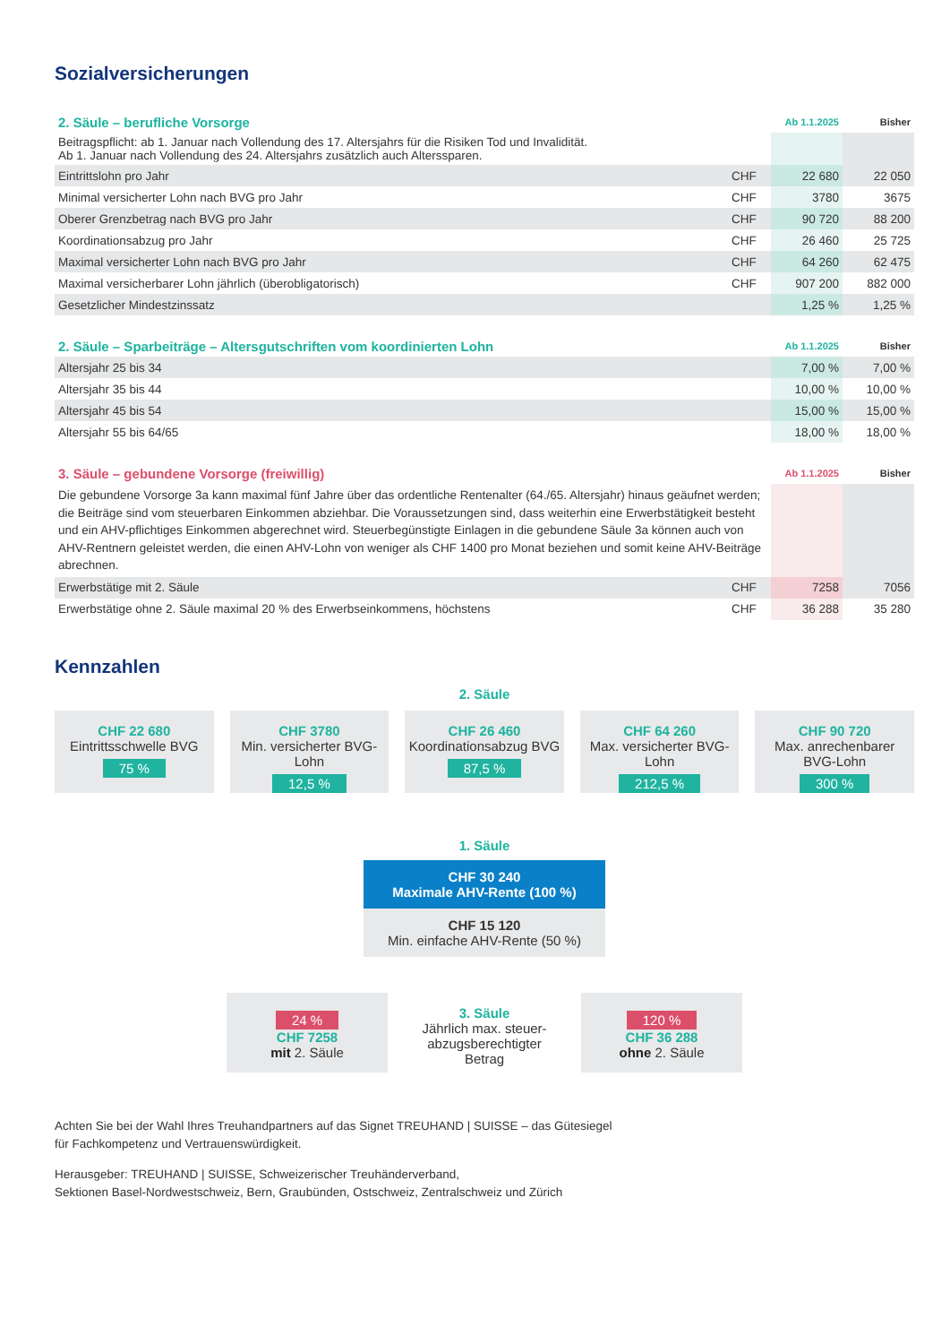Sozialversicherungen
| 2. Säule – berufliche Vorsorge | | Ab 1.1.2025 | Bisher |
| --- | --- | --- | --- |
| Beitragspflicht: ab 1. Januar nach Vollendung des 17. Altersjahrs für die Risiken Tod und Invalidität. Ab 1. Januar nach Vollendung des 24. Altersjahrs zusätzlich auch Alterssparen. | | | |
| Eintrittslohn pro Jahr | CHF | 22 680 | 22 050 |
| Minimal versicherter Lohn nach BVG pro Jahr | CHF | 3780 | 3675 |
| Oberer Grenzbetrag nach BVG pro Jahr | CHF | 90 720 | 88 200 |
| Koordinationsabzug pro Jahr | CHF | 26 460 | 25 725 |
| Maximal versicherter Lohn nach BVG pro Jahr | CHF | 64 260 | 62 475 |
| Maximal versicherbarer Lohn jährlich (überobligatorisch) | CHF | 907 200 | 882 000 |
| Gesetzlicher Mindestzinssatz | | 1,25 % | 1,25 % |
| 2. Säule – Sparbeiträge – Altersgutschriften vom koordinierten Lohn | Ab 1.1.2025 | Bisher |
| --- | --- | --- |
| Altersjahr 25 bis 34 | 7,00 % | 7,00 % |
| Altersjahr 35 bis 44 | 10,00 % | 10,00 % |
| Altersjahr 45 bis 54 | 15,00 % | 15,00 % |
| Altersjahr 55 bis 64/65 | 18,00 % | 18,00 % |
| 3. Säule – gebundene Vorsorge (freiwillig) | | Ab 1.1.2025 | Bisher |
| --- | --- | --- | --- |
| Die gebundene Vorsorge 3a kann maximal fünf Jahre über das ordentliche Rentenalter (64./65. Altersjahr) hinaus geäufnet werden; die Beiträge sind vom steuerbaren Einkommen abziehbar. Die Voraussetzungen sind, dass weiterhin eine Erwerbstätigkeit besteht und ein AHV-pflichtiges Einkommen abgerechnet wird. Steuerbegünstigte Einlagen in die gebundene Säule 3a können auch von AHV-Rentnern geleistet werden, die einen AHV-Lohn von weniger als CHF 1400 pro Monat beziehen und somit keine AHV-Beiträge abrechnen. | | | |
| Erwerbstätige mit 2. Säule | CHF | 7258 | 7056 |
| Erwerbstätige ohne 2. Säule maximal 20 % des Erwerbseinkommens, höchstens | CHF | 36 288 | 35 280 |
Kennzahlen
2. Säule
CHF 22 680
Eintrittsschwelle BVG
75 %
CHF 3780
Min. versicherter BVG-Lohn
12,5 %
CHF 26 460
Koordinationsabzug BVG
87,5 %
CHF 64 260
Max. versicherter BVG-Lohn
212,5 %
CHF 90 720
Max. anrechenbarer BVG-Lohn
300 %
1. Säule
CHF 30 240
Maximale AHV-Rente (100 %)
CHF 15 120
Min. einfache AHV-Rente (50 %)
24 %
CHF 7258
mit 2. Säule
3. Säule
Jährlich max. steuer-abzugsberechtigter Betrag
120 %
CHF 36 288
ohne 2. Säule
Achten Sie bei der Wahl Ihres Treuhandpartners auf das Signet TREUHAND | SUISSE – das Gütesiegel
für Fachkompetenz und Vertrauenswürdigkeit.
Herausgeber: TREUHAND | SUISSE, Schweizerischer Treuhänderverband,
Sektionen Basel-Nordwestschweiz, Bern, Graubünden, Ostschweiz, Zentralschweiz und Zürich